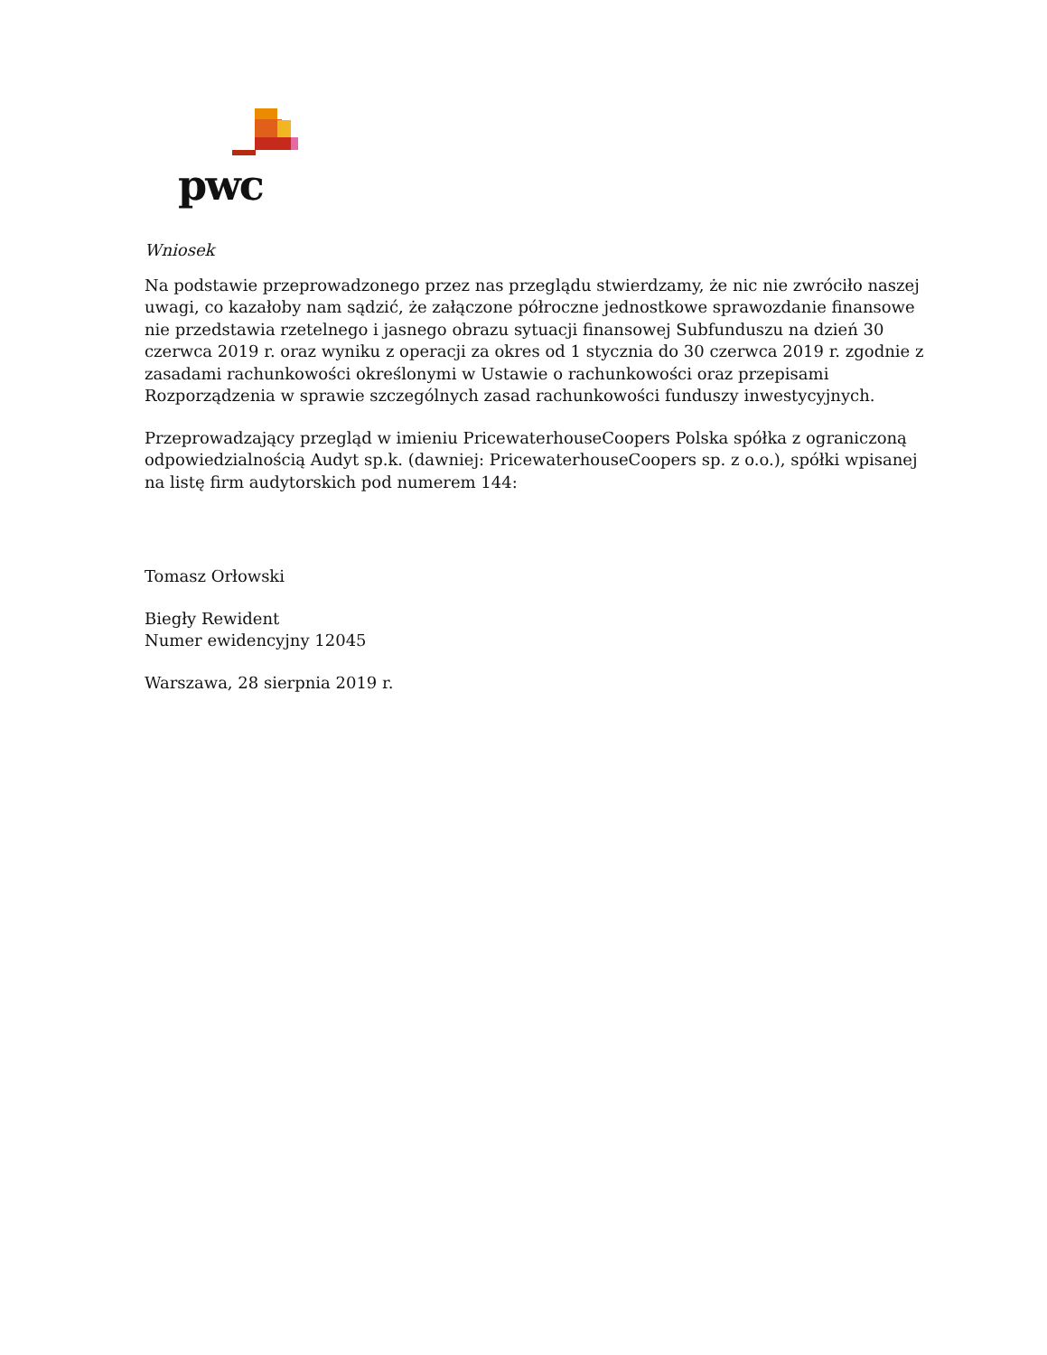pwc
Wniosek
Na podstawie przeprowadzonego przez nas przeglądu stwierdzamy, że nic nie zwróciło naszej uwagi, co kazałoby nam sądzić, że załączone półroczne jednostkowe sprawozdanie finansowe nie przedstawia rzetelnego i jasnego obrazu sytuacji finansowej Subfunduszu na dzień 30 czerwca 2019 r. oraz wyniku z operacji za okres od 1 stycznia do 30 czerwca 2019 r. zgodnie z zasadami rachunkowości określonymi w Ustawie o rachunkowości oraz przepisami Rozporządzenia w sprawie szczególnych zasad rachunkowości funduszy inwestycyjnych.
Przeprowadzający przegląd w imieniu PricewaterhouseCoopers Polska spółka z ograniczoną odpowiedzialnością Audyt sp.k. (dawniej: PricewaterhouseCoopers sp. z o.o.), spółki wpisanej na listę firm audytorskich pod numerem 144:
Tomasz Orłowski
Biegły Rewident
Numer ewidencyjny 12045
Warszawa, 28 sierpnia 2019 r.